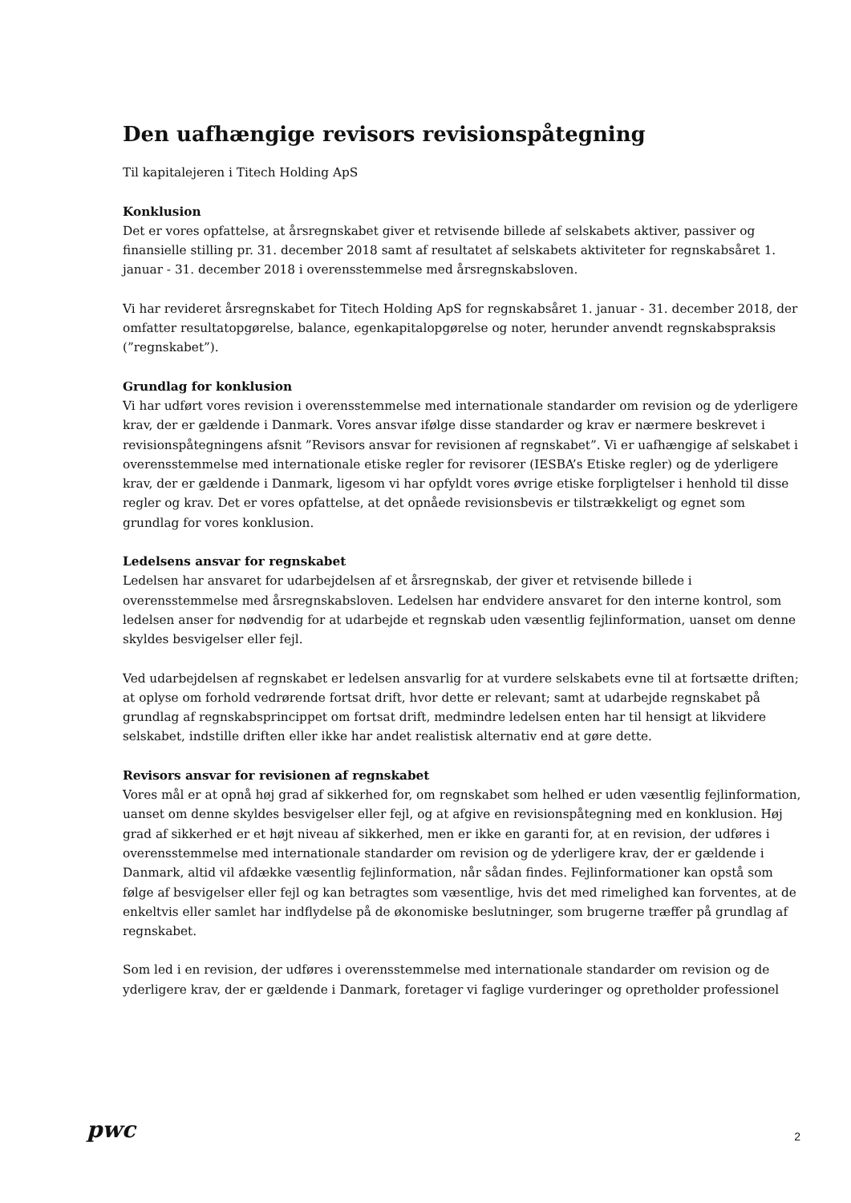Den uafhængige revisors revisionspåtegning
Til kapitalejeren i Titech Holding ApS
Konklusion
Det er vores opfattelse, at årsregnskabet giver et retvisende billede af selskabets aktiver, passiver og finansielle stilling pr. 31. december 2018 samt af resultatet af selskabets aktiviteter for regnskabsåret 1. januar - 31. december 2018 i overensstemmelse med årsregnskabsloven.
Vi har revideret årsregnskabet for Titech Holding ApS for regnskabsåret 1. januar - 31. december 2018, der omfatter resultatopgørelse, balance, egenkapitalopgørelse og noter, herunder anvendt regnskabspraksis (”regnskabet”).
Grundlag for konklusion
Vi har udført vores revision i overensstemmelse med internationale standarder om revision og de yderligere krav, der er gældende i Danmark. Vores ansvar ifølge disse standarder og krav er nærmere beskrevet i revisionspåtegningens afsnit ”Revisors ansvar for revisionen af regnskabet”. Vi er uafhængige af selskabet i overensstemmelse med internationale etiske regler for revisorer (IESBA’s Etiske regler) og de yderligere krav, der er gældende i Danmark, ligesom vi har opfyldt vores øvrige etiske forpligtelser i henhold til disse regler og krav. Det er vores opfattelse, at det opnåede revisionsbevis er tilstrækkeligt og egnet som grundlag for vores konklusion.
Ledelsens ansvar for regnskabet
Ledelsen har ansvaret for udarbejdelsen af et årsregnskab, der giver et retvisende billede i overensstemmelse med årsregnskabsloven. Ledelsen har endvidere ansvaret for den interne kontrol, som ledelsen anser for nødvendig for at udarbejde et regnskab uden væsentlig fejlinformation, uanset om denne skyldes besvigelser eller fejl.
Ved udarbejdelsen af regnskabet er ledelsen ansvarlig for at vurdere selskabets evne til at fortsætte driften; at oplyse om forhold vedrørende fortsat drift, hvor dette er relevant; samt at udarbejde regnskabet på grundlag af regnskabsprincippet om fortsat drift, medmindre ledelsen enten har til hensigt at likvidere selskabet, indstille driften eller ikke har andet realistisk alternativ end at gøre dette.
Revisors ansvar for revisionen af regnskabet
Vores mål er at opnå høj grad af sikkerhed for, om regnskabet som helhed er uden væsentlig fejlinformation, uanset om denne skyldes besvigelser eller fejl, og at afgive en revisionspåtegning med en konklusion. Høj grad af sikkerhed er et højt niveau af sikkerhed, men er ikke en garanti for, at en revision, der udføres i overensstemmelse med internationale standarder om revision og de yderligere krav, der er gældende i Danmark, altid vil afdække væsentlig fejlinformation, når sådan findes. Fejlinformationer kan opstå som følge af besvigelser eller fejl og kan betragtes som væsentlige, hvis det med rimelighed kan forventes, at de enkeltvis eller samlet har indflydelse på de økonomiske beslutninger, som brugerne træffer på grundlag af regnskabet.
Som led i en revision, der udføres i overensstemmelse med internationale standarder om revision og de yderligere krav, der er gældende i Danmark, foretager vi faglige vurderinger og opretholder professionel
pwc
2